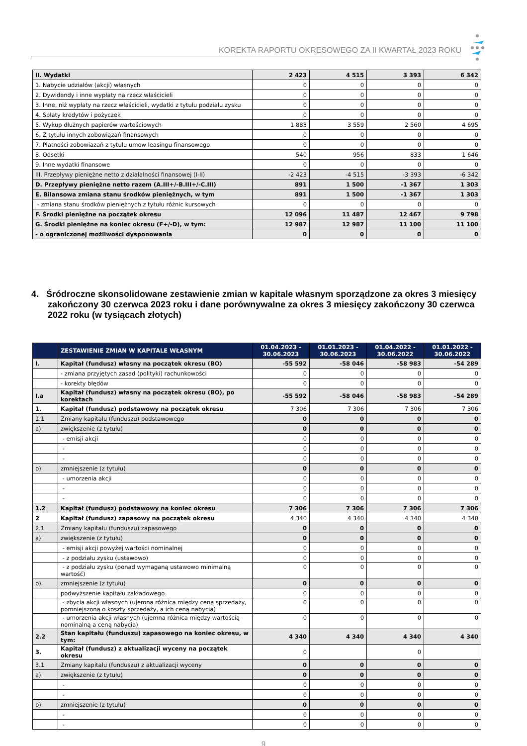KOREKTA RAPORTU OKRESOWEGO ZA II KWARTAŁ 2023 ROKU
| II. Wydatki | 2 423 | 4 515 | 3 393 | 6 342 |
| 1. Nabycie udziałów (akcji) własnych | 0 | 0 | 0 | 0 |
| 2. Dywidendy i inne wypłaty na rzecz właścicieli | 0 | 0 | 0 | 0 |
| 3. Inne, niż wypłaty na rzecz właścicieli, wydatki z tytułu podziału zysku | 0 | 0 | 0 | 0 |
| 4. Spłaty kredytów i pożyczek | 0 | 0 | 0 | 0 |
| 5. Wykup dłużnych papierów wartościowych | 1 883 | 3 559 | 2 560 | 4 695 |
| 6. Z tytułu innych zobowiązań finansowych | 0 | 0 | 0 | 0 |
| 7. Płatności zobowiazań z tytułu umow leasingu finansowego | 0 | 0 | 0 | 0 |
| 8. Odsetki | 540 | 956 | 833 | 1 646 |
| 9. Inne wydatki finansowe | 0 | 0 | 0 | 0 |
| III. Przepływy pieniężne netto z działalności finansowej (I-II) | -2 423 | -4 515 | -3 393 | -6 342 |
| D. Przepływy pieniężne netto razem (A.III+/-B.III+/-C.III) | 891 | 1 500 | -1 367 | 1 303 |
| E. Bilansowa zmiana stanu środków pieniężnych, w tym | 891 | 1 500 | -1 367 | 1 303 |
| - zmiana stanu środków pieniężnych z tytułu różnic kursowych | 0 | 0 | 0 | 0 |
| F. Środki pieniężne na początek okresu | 12 096 | 11 487 | 12 467 | 9 798 |
| G. Środki pieniężne na koniec okresu (F+/-D), w tym: | 12 987 | 12 987 | 11 100 | 11 100 |
| - o ograniczonej możliwości dysponowania | 0 | 0 | 0 | 0 |
4. Śródroczne skonsolidowane zestawienie zmian w kapitale własnym sporządzone za okres 3 miesięcy zakończony 30 czerwca 2023 roku i dane porównywalne za okres 3 miesięcy zakończony 30 czerwca 2022 roku (w tysiącach złotych)
| | ZESTAWIENIE ZMIAN W KAPITALE WŁASNYM | 01.04.2023 - 30.06.2023 | 01.01.2023 - 30.06.2023 | 01.04.2022 - 30.06.2022 | 01.01.2022 - 30.06.2022 |
| --- | --- | --- | --- | --- | --- |
| I. | Kapitał (fundusz) własny na początek okresu (BO) | -55 592 | -58 046 | -58 983 | -54 289 |
| | - zmiana przyjętych zasad (polityki) rachunkowości | 0 | 0 | 0 | 0 |
| | - korekty błędów | 0 | 0 | 0 | 0 |
| I.a | Kapitał (fundusz) własny na początek okresu (BO), po korektach | -55 592 | -58 046 | -58 983 | -54 289 |
| 1. | Kapitał (fundusz) podstawowy na początek okresu | 7 306 | 7 306 | 7 306 | 7 306 |
| 1.1 | Zmiany kapitału (funduszu) podstawowego | 0 | 0 | 0 | 0 |
| a) | zwiększenie (z tytułu) | 0 | 0 | 0 | 0 |
| | - emisji akcji | 0 | 0 | 0 | 0 |
| | - | 0 | 0 | 0 | 0 |
| | - | 0 | 0 | 0 | 0 |
| b) | zmniejszenie (z tytułu) | 0 | 0 | 0 | 0 |
| | - umorzenia akcji | 0 | 0 | 0 | 0 |
| | - | 0 | 0 | 0 | 0 |
| | - | 0 | 0 | 0 | 0 |
| 1.2 | Kapitał (fundusz) podstawowy na koniec okresu | 7 306 | 7 306 | 7 306 | 7 306 |
| 2 | Kapitał (fundusz) zapasowy na początek okresu | 4 340 | 4 340 | 4 340 | 4 340 |
| 2.1 | Zmiany kapitału (funduszu) zapasowego | 0 | 0 | 0 | 0 |
| a) | zwiększenie (z tytułu) | 0 | 0 | 0 | 0 |
| | - emisji akcji powyżej wartości nominalnej | 0 | 0 | 0 | 0 |
| | - z podziału zysku (ustawowo) | 0 | 0 | 0 | 0 |
| | - z podziału zysku (ponad wymaganą ustawowo minimalną wartość) | 0 | 0 | 0 | 0 |
| b) | zmniejszenie (z tytułu) | 0 | 0 | 0 | 0 |
| | podwyższenie kapitału zakładowego | 0 | 0 | 0 | 0 |
| | - zbycia akcji własnych (ujemna różnica między ceną sprzedaży, pomniejszoną o koszty sprzedaży, a ich ceną nabycia) | 0 | 0 | 0 | 0 |
| | - umorzenia akcji własnych (ujemna różnica między wartością nominalną a ceną nabycia) | 0 | 0 | 0 | 0 |
| 2.2 | Stan kapitału (funduszu) zapasowego na koniec okresu, w tym: | 4 340 | 4 340 | 4 340 | 4 340 |
| 3. | Kapitał (fundusz) z aktualizacji wyceny na początek okresu | 0 | | 0 | |
| 3.1 | Zmiany kapitału (funduszu) z aktualizacji wyceny | 0 | 0 | 0 | 0 |
| a) | zwiększenie (z tytułu) | 0 | 0 | 0 | 0 |
| | - | 0 | 0 | 0 | 0 |
| | - | 0 | 0 | 0 | 0 |
| b) | zmniejszenie (z tytułu) | 0 | 0 | 0 | 0 |
| | - | 0 | 0 | 0 | 0 |
| | - | 0 | 0 | 0 | 0 |
9